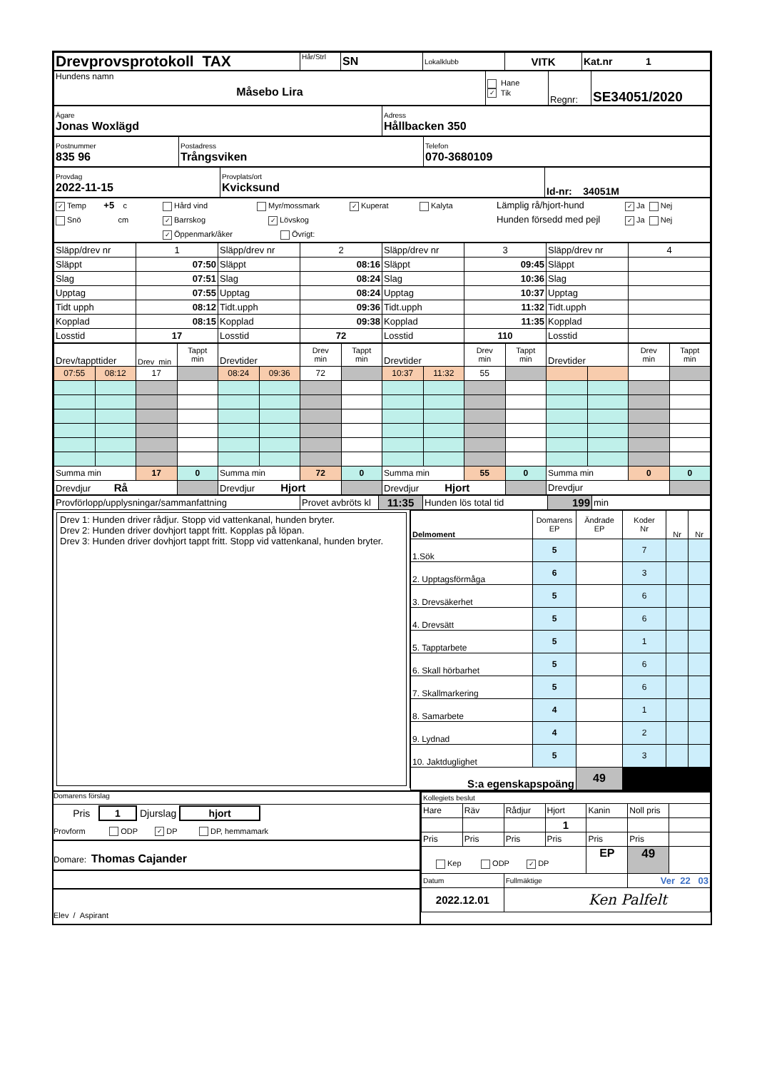| Drevprovsprotokoll TAX | Hår/Strl | SN | Lokalklubb | VITK | Kat.nr 1 |
| Hundens namn Måsebo Lira | Hane ✓ Tik | Regnr: | SE34051/2020 |
| Ägare Jonas Woxlägd | Adress Hållbacken 350 |
| Postnummer 835 96 | Postadress Trångsviken | Telefon 070-3680109 |
| Provdag 2022-11-15 | Provplats/ort Kvicksund | Id-nr: 34051M |
| ✓ Temp +5 c Hård vind Myr/mossmark ✓ Kuperat Kalyta Lämplig rå/hjort-hund ✓ Ja Nej Snö cm ✓ Barrskog ✓ Lövskog Hunden försedd med pejl ✓ Ja Nej ✓ Öppenmark/åker Övrigt: |
| Släpp/drev nr | | 1 | | Släpp/drev nr | | 2 | | Släpp/drev nr | | 3 | | Släpp/drev nr | | 4 | |
| Släppt | | 07:50 | | Släppt | | 08:16 | | Släppt | | 09:45 | | Släppt | | | |
| Slag | | 07:51 | | Slag | | 08:24 | | Slag | | 10:36 | | Slag | | | |
| Upptag | | 07:55 | | Upptag | | 08:24 | | Upptag | | 10:37 | | Upptag | | | |
| Tidt upph | | 08:12 | | Tidt.upph | | 09:36 | | Tidt.upph | | 11:32 | | Tidt.upph | | | |
| Kopplad | | 08:15 | | Kopplad | | 09:38 | | Kopplad | | 11:35 | | Kopplad | | | |
| Losstid | | 17 | | Losstid | | 72 | | Losstid | | 110 | | Losstid | | | |
| Drev/tappttider | | Drev min | Tappt min | Drevtider | | Drev min | Tappt min | Drevtider | | Drev min | Tappt min | Drevtider | | Drev min | Tappt min |
| 07:55 | 08:12 | 17 | | 08:24 | 09:36 | 72 | | 10:37 | 11:32 | 55 | | | | | |
| Summa min | | 17 | 0 | Summa min | | 72 | 0 | Summa min | | 55 | 0 | Summa min | | 0 | 0 |
| Drevdjur Rå | | | | Drevdjur Hjort | | | | Drevdjur Hjort | | | | Drevdjur | | | |
| Provförlopp/upplysningar/sammanfattning | Provet avbröts kl | 11:35 | Hunden lös total tid | 199 | min |
Drev 1: Hunden driver rådjur. Stopp vid vattenkanal, hunden bryter.
Drev 2: Hunden driver dovhjort tappt fritt. Kopplas på löpan.
Drev 3: Hunden driver dovhjort tappt fritt. Stopp vid vattenkanal, hunden bryter.
| Delmoment | Domarens EP | Ändrade EP | Koder Nr | Nr | Nr |
| 1.Sök | 5 | | 7 | | |
| 2. Upptagsförmåga | 6 | | 3 | | |
| 3. Drevsäkerhet | 5 | | 6 | | |
| 4. Drevsätt | 5 | | 6 | | |
| 5. Tapptarbete | 5 | | 1 | | |
| 6. Skall hörbarhet | 5 | | 6 | | |
| 7. Skallmarkering | 5 | | 6 | | |
| 8. Samarbete | 4 | | 1 | | |
| 9. Lydnad | 4 | | 2 | | |
| 10. Jaktduglighet | 5 | | 3 | | |
| S:a egenskapspoäng | | 49 | | | |
Domarens förslag
Pris 1 Djurslag hjort
Provform ODP ✓ DP DP, hemmamark
Domare: Thomas Cajander
Elev / Aspirant
| Kollegiets beslut | | | | | | |
| Hare | Räv | Rådjur | Hjort | Kanin | Noll pris | |
| | | | 1 | | | |
| Pris | Pris | Pris | Pris | Pris | Pris | |
| Kep ODP ✓ DP | | | | EP | 49 | |
| Datum | | Fullmäktige | | | Ver 22 03 | |
| 2022.12.01 | | Ken Palfelt | | | | |